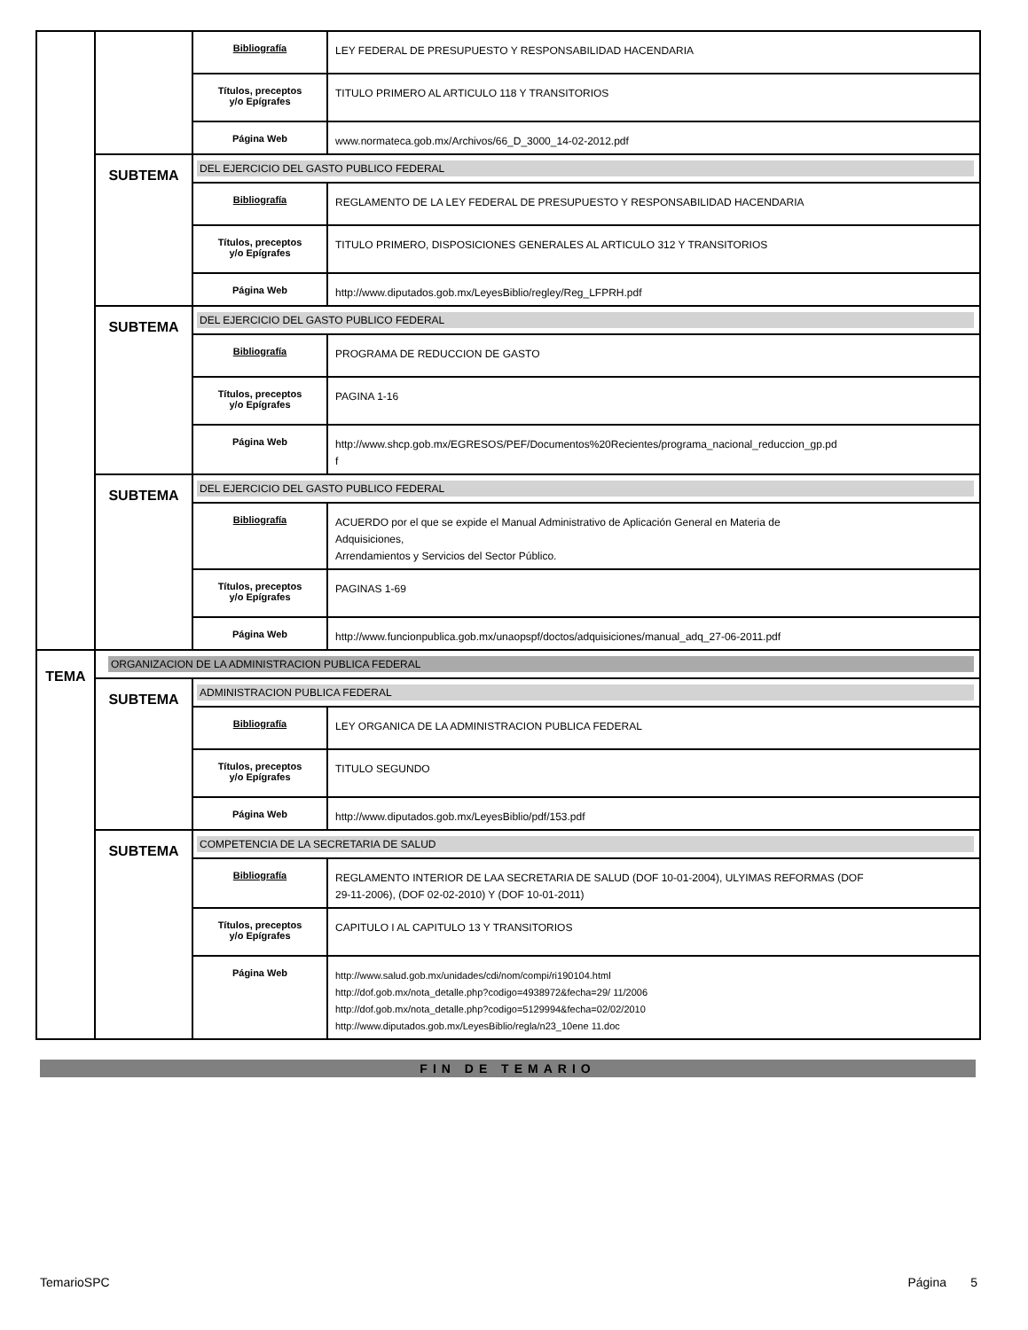| | | Bibliografía | LEY FEDERAL DE PRESUPUESTO Y RESPONSABILIDAD HACENDARIA |
| | | Títulos, preceptos y/o Epígrafes | TITULO PRIMERO AL ARTICULO 118 Y TRANSITORIOS |
| | | Página Web | www.normateca.gob.mx/Archivos/66_D_3000_14-02-2012.pdf |
| | SUBTEMA | DEL EJERCICIO DEL GASTO PUBLICO FEDERAL | |
| | | Bibliografía | REGLAMENTO DE LA LEY FEDERAL DE PRESUPUESTO Y RESPONSABILIDAD HACENDARIA |
| | | Títulos, preceptos y/o Epígrafes | TITULO PRIMERO, DISPOSICIONES GENERALES AL ARTICULO 312 Y TRANSITORIOS |
| | | Página Web | http://www.diputados.gob.mx/LeyesBiblio/regley/Reg_LFPRH.pdf |
| | SUBTEMA | DEL EJERCICIO DEL GASTO PUBLICO FEDERAL | |
| | | Bibliografía | PROGRAMA DE REDUCCION DE GASTO |
| | | Títulos, preceptos y/o Epígrafes | PAGINA 1-16 |
| | | Página Web | http://www.shcp.gob.mx/EGRESOS/PEF/Documentos%20Recientes/programa_nacional_reduccion_gp.pd f |
| | SUBTEMA | DEL EJERCICIO DEL GASTO PUBLICO FEDERAL | |
| | | Bibliografía | ACUERDO por el que se expide el Manual Administrativo de Aplicación General en Materia de Adquisiciones, Arrendamientos y Servicios del Sector Público. |
| | | Títulos, preceptos y/o Epígrafes | PAGINAS 1-69 |
| | | Página Web | http://www.funcionpublica.gob.mx/unaopspf/doctos/adquisiciones/manual_adq_27-06-2011.pdf |
| TEMA | ORGANIZACION DE LA ADMINISTRACION PUBLICA FEDERAL | | |
| | SUBTEMA | ADMINISTRACION PUBLICA FEDERAL | |
| | | Bibliografía | LEY ORGANICA DE LA ADMINISTRACION PUBLICA FEDERAL |
| | | Títulos, preceptos y/o Epígrafes | TITULO SEGUNDO |
| | | Página Web | http://www.diputados.gob.mx/LeyesBiblio/pdf/153.pdf |
| | SUBTEMA | COMPETENCIA DE LA SECRETARIA DE SALUD | |
| | | Bibliografía | REGLAMENTO INTERIOR DE LAA SECRETARIA DE SALUD (DOF 10-01-2004), ULYIMAS REFORMAS (DOF 29-11-2006), (DOF 02-02-2010) Y (DOF 10-01-2011) |
| | | Títulos, preceptos y/o Epígrafes | CAPITULO I AL CAPITULO 13 Y TRANSITORIOS |
| | | Página Web | http://www.salud.gob.mx/unidades/cdi/nom/compi/ri190104.html http://dof.gob.mx/nota_detalle.php?codigo=4938972&fecha=29/ 11/2006 http://dof.gob.mx/nota_detalle.php?codigo=5129994&fecha=02/02/2010 http://www.diputados.gob.mx/LeyesBiblio/regla/n23_10ene 11.doc |
FIN DE TEMARIO
TemarioSPC Página 5